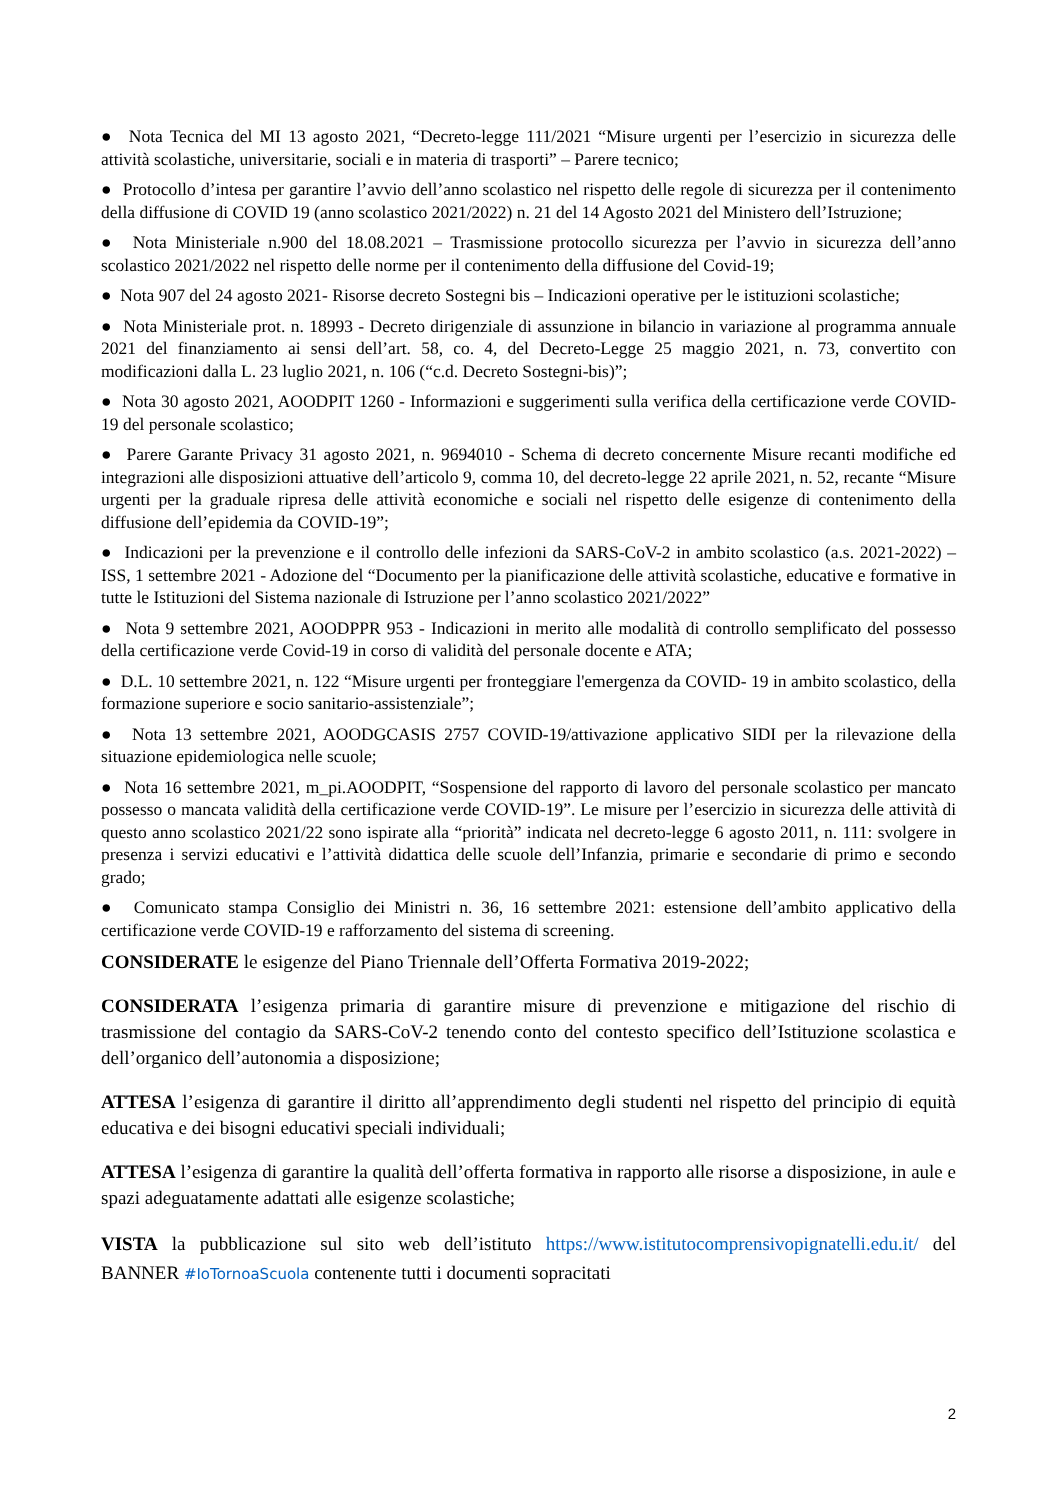● Nota Tecnica del MI 13 agosto 2021, “Decreto-legge 111/2021 “Misure urgenti per l’esercizio in sicurezza delle attività scolastiche, universitarie, sociali e in materia di trasporti” – Parere tecnico;
● Protocollo d’intesa per garantire l’avvio dell’anno scolastico nel rispetto delle regole di sicurezza per il contenimento della diffusione di COVID 19 (anno scolastico 2021/2022) n. 21 del 14 Agosto 2021 del Ministero dell’Istruzione;
● Nota Ministeriale n.900 del 18.08.2021 – Trasmissione protocollo sicurezza per l’avvio in sicurezza dell’anno scolastico 2021/2022 nel rispetto delle norme per il contenimento della diffusione del Covid-19;
● Nota 907 del 24 agosto 2021- Risorse decreto Sostegni bis – Indicazioni operative per le istituzioni scolastiche;
● Nota Ministeriale prot. n. 18993 - Decreto dirigenziale di assunzione in bilancio in variazione al programma annuale 2021 del finanziamento ai sensi dell’art. 58, co. 4, del Decreto-Legge 25 maggio 2021, n. 73, convertito con modificazioni dalla L. 23 luglio 2021, n. 106 (“c.d. Decreto Sostegni-bis)”;
● Nota 30 agosto 2021, AOODPIT 1260 - Informazioni e suggerimenti sulla verifica della certificazione verde COVID-19 del personale scolastico;
● Parere Garante Privacy 31 agosto 2021, n. 9694010 - Schema di decreto concernente Misure recanti modifiche ed integrazioni alle disposizioni attuative dell’articolo 9, comma 10, del decreto-legge 22 aprile 2021, n. 52, recante “Misure urgenti per la graduale ripresa delle attività economiche e sociali nel rispetto delle esigenze di contenimento della diffusione dell’epidemia da COVID-19”;
● Indicazioni per la prevenzione e il controllo delle infezioni da SARS-CoV-2 in ambito scolastico (a.s. 2021-2022) – ISS, 1 settembre 2021 - Adozione del “Documento per la pianificazione delle attività scolastiche, educative e formative in tutte le Istituzioni del Sistema nazionale di Istruzione per l’anno scolastico 2021/2022”
● Nota 9 settembre 2021, AOODPPR 953 - Indicazioni in merito alle modalità di controllo semplificato del possesso della certificazione verde Covid-19 in corso di validità del personale docente e ATA;
● D.L. 10 settembre 2021, n. 122 “Misure urgenti per fronteggiare l'emergenza da COVID- 19 in ambito scolastico, della formazione superiore e socio sanitario-assistenziale”;
● Nota 13 settembre 2021, AOODGCASIS 2757 COVID-19/attivazione applicativo SIDI per la rilevazione della situazione epidemiologica nelle scuole;
● Nota 16 settembre 2021, m_pi.AOODPIT, “Sospensione del rapporto di lavoro del personale scolastico per mancato possesso o mancata validità della certificazione verde COVID-19”. Le misure per l’esercizio in sicurezza delle attività di questo anno scolastico 2021/22 sono ispirate alla “priorità” indicata nel decreto-legge 6 agosto 2011, n. 111: svolgere in presenza i servizi educativi e l’attività didattica delle scuole dell’Infanzia, primarie e secondarie di primo e secondo grado;
● Comunicato stampa Consiglio dei Ministri n. 36, 16 settembre 2021: estensione dell’ambito applicativo della certificazione verde COVID-19 e rafforzamento del sistema di screening.
CONSIDERATE le esigenze del Piano Triennale dell’Offerta Formativa 2019-2022;
CONSIDERATA l’esigenza primaria di garantire misure di prevenzione e mitigazione del rischio di trasmissione del contagio da SARS-CoV-2 tenendo conto del contesto specifico dell’Istituzione scolastica e dell’organico dell’autonomia a disposizione;
ATTESA l’esigenza di garantire il diritto all’apprendimento degli studenti nel rispetto del principio di equità educativa e dei bisogni educativi speciali individuali;
ATTESA l’esigenza di garantire la qualità dell’offerta formativa in rapporto alle risorse a disposizione, in aule e spazi adeguatamente adattati alle esigenze scolastiche;
VISTA la pubblicazione sul sito web dell’istituto https://www.istitutocomprensivopignatelli.edu.it/ del BANNER #IoTornoaScuola contenente tutti i documenti sopracitati
2